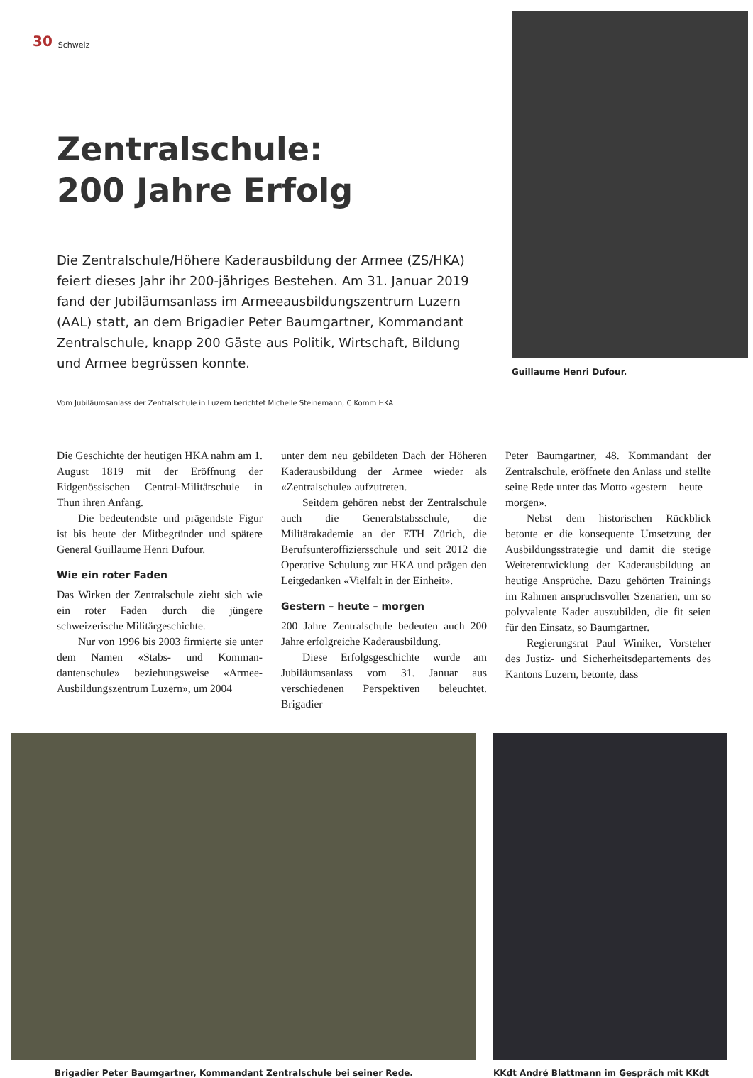30 Schweiz
Zentralschule:
200 Jahre Erfolg
Die Zentralschule/Höhere Kaderausbildung der Armee (ZS/HKA) feiert dieses Jahr ihr 200-jähriges Bestehen. Am 31. Januar 2019 fand der Jubiläumsanlass im Armeeausbildungs­zentrum Luzern (AAL) statt, an dem Brigadier Peter Baum­gartner, Kommandant Zentralschule, knapp 200 Gäste aus Politik, Wirtschaft, Bildung und Armee begrüssen konnte.
Vom Jubiläumsanlass der Zentralschule in Luzern berichtet Michelle Steinemann, C Komm HKA
Guillaume Henri Dufour.
Die Geschichte der heutigen HKA nahm am 1. August 1819 mit der Eröffnung der Eidgenössischen Central-Militärschule in Thun ihren Anfang.
Die bedeutendste und prägendste Figur ist bis heute der Mitbegründer und spätere General Guillaume Henri Dufour.
Wie ein roter Faden
Das Wirken der Zentralschule zieht sich wie ein roter Faden durch die jüngere schweizerische Militärgeschichte.
Nur von 1996 bis 2003 firmierte sie unter dem Namen «Stabs- und Komman­dantenschule» beziehungsweise «Armee-Ausbildungszentrum Luzern», um 2004
unter dem neu gebildeten Dach der Höheren Kaderausbildung der Armee wieder als «Zentralschule» aufzutreten.
Seitdem gehören nebst der Zentral­schule auch die Generalstabsschule, die Militärakademie an der ETH Zürich, die Berufsunteroffiziersschule und seit 2012 die Operative Schulung zur HKA und prägen den Leitgedanken «Vielfalt in der Einheit».
Gestern – heute – morgen
200 Jahre Zentralschule bedeuten auch 200 Jahre erfolgreiche Kaderausbildung.
Diese Erfolgsgeschichte wurde am Jubiläumsanlass vom 31. Januar aus verschiedenen Perspektiven beleuchtet. Brigadier
Peter Baumgartner, 48. Kommandant der Zentralschule, eröffnete den Anlass und stellte seine Rede unter das Motto «gestern – heute – morgen».
Nebst dem historischen Rückblick betonte er die konsequente Umsetzung der Ausbildungsstrategie und damit die stetige Weiterentwicklung der Kaderausbildung an heutige Ansprüche. Dazu gehörten Trainings im Rahmen anspruchsvoller Szenarien, um so polyvalente Kader aus­zubilden, die fit seien für den Einsatz, so Baumgartner.
Regierungsrat Paul Winiker, Vorsteher des Justiz- und Sicherheitsdeparte­ments des Kantons Luzern, betonte, dass
Brigadier Peter Baumgartner, Kommandant Zentralschule bei seiner Rede.
KKdt André Blattmann im Gespräch mit KKdt